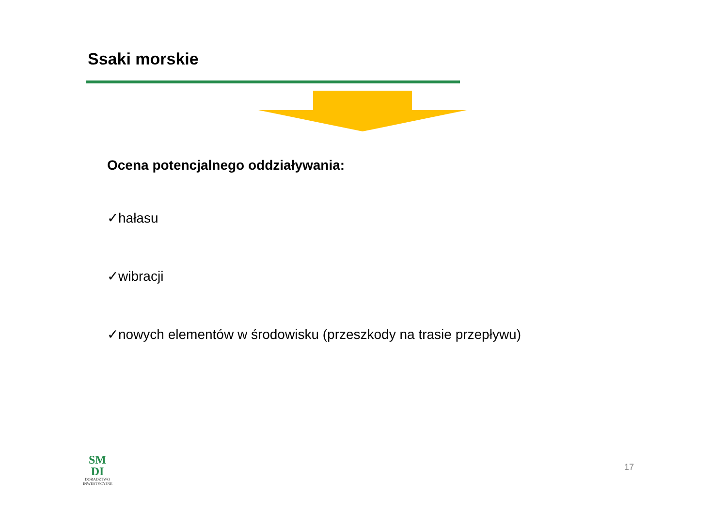Ssaki morskie
Ocena potencjalnego oddziaływania:
✓hałasu
✓wibracji
✓nowych elementów w środowisku (przeszkody na trasie przepływu)
SM
DI
DORADZTWO
INWESTYCYJNE
17